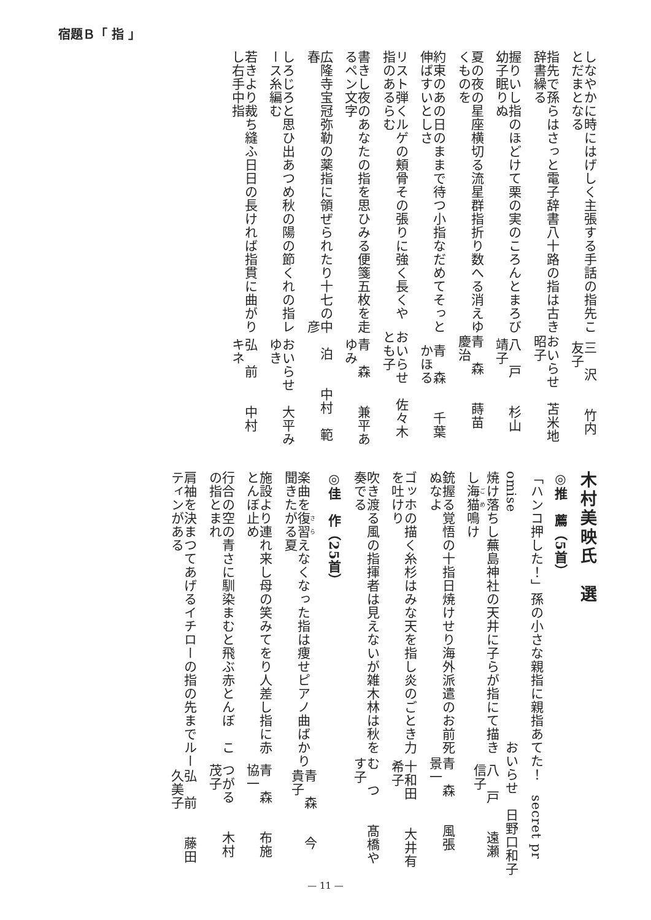宿題Ｂ「 指 」
しなやかに時にはげしく主張する手話の指先ことだまとなる 三　沢竹内　友子
指先で孫らはさっと電子辞書八十路の指は古き辞書繰る おいらせ苫米地昭子
握りいし指のほどけて栗の実のころんとまろび幼子眠りぬ 八　戸杉山　靖子
夏の夜の星座横切る流星群指折り数へる消えゆくものを 青　森蒔苗　慶治
約束のあの日のままで待つ小指なだめてそっと伸ばすいとしさ 青　森千葉かほる
リスト弾くルゲの頬骨その張りに強く長くや指のあるらむ おいらせ佐々木とも子
書きし夜のあなたの指を思ひみる便箋五枚を走るペン文字 青　森兼平あゆみ
広隆寺宝冠弥勒の薬指に領ぜられたり十七の春 中　泊中村　範彦
しろじろと思ひ出あつめ秋の陽の節くれの指レース糸編む おいらせ大平みゆき
若きより裁ち縫ふ日日の長ければ指貫に曲がりし右手中指 弘　前中村　キネ
木村美映氏　選
◎推　薦（5首）
「ハンコ押した！」孫の小さな親指に親指あてた！　secret pr
omise おいらせ日野口和子
焼け落ちし蕪島神社の天井に子らが指にて描きし海猫鳴け 八　戸遠瀬　信子
銃握る覚悟の十指日焼けせり海外派遣のお前死ぬなよ 青　森風張　景一
ゴッホの描く糸杉はみな天を指し炎のごとき力を吐けり 十和田大井有希子
吹き渡る風の指揮者は見えないが雑木林は秋を奏でる む　つ髙橋やす子
◎佳　作（25首）
楽曲を復習えなくなった指は痩せピアノ曲ばかり聞きたがる夏 青　森今　　貴子
施設より連れ来し母の笑みてをり人差し指に赤とんぼ止め 青　森布施　協一
行合の空の青さに馴染まむと飛ぶ赤とんぼ　この指とまれ つがる木村　茂子
肩袖を決まつてあげるイチローの指の先までルーティンがある 弘　前藤田久美子
— 11 —